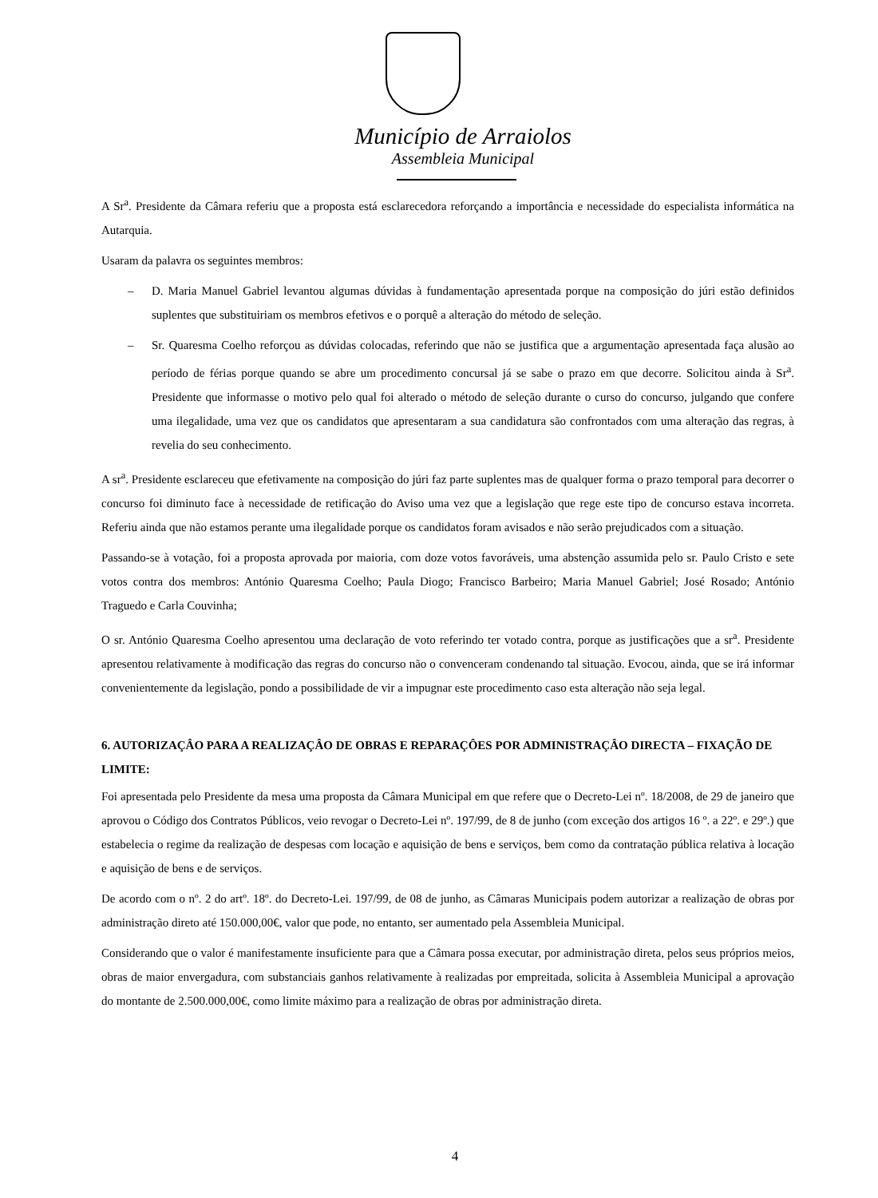Município de Arraiolos
Assembleia Municipal
A Sr<sup>a</sup>. Presidente da Câmara referiu que a proposta está esclarecedora reforçando a importância e necessidade do especialista informática na Autarquia.
Usaram da palavra os seguintes membros:
– D. Maria Manuel Gabriel levantou algumas dúvidas à fundamentação apresentada porque na composição do júri estão definidos suplentes que substituiriam os membros efetivos e o porquê a alteração do método de seleção.
– Sr. Quaresma Coelho reforçou as dúvidas colocadas, referindo que não se justifica que a argumentação apresentada faça alusão ao período de férias porque quando se abre um procedimento concursal já se sabe o prazo em que decorre. Solicitou ainda à Sr<sup>a</sup>. Presidente que informasse o motivo pelo qual foi alterado o método de seleção durante o curso do concurso, julgando que confere uma ilegalidade, uma vez que os candidatos que apresentaram a sua candidatura são confrontados com uma alteração das regras, à revelia do seu conhecimento.
A sr<sup>a</sup>. Presidente esclareceu que efetivamente na composição do júri faz parte suplentes mas de qualquer forma o prazo temporal para decorrer o concurso foi diminuto face à necessidade de retificação do Aviso uma vez que a legislação que rege este tipo de concurso estava incorreta. Referiu ainda que não estamos perante uma ilegalidade porque os candidatos foram avisados e não serão prejudicados com a situação.
Passando-se à votação, foi a proposta aprovada por maioria, com doze votos favoráveis, uma abstenção assumida pelo sr. Paulo Cristo e sete votos contra dos membros: António Quaresma Coelho; Paula Diogo; Francisco Barbeiro; Maria Manuel Gabriel; José Rosado; António Traguedo e Carla Couvinha;
O sr. António Quaresma Coelho apresentou uma declaração de voto referindo ter votado contra, porque as justificações que a sr<sup>a</sup>. Presidente apresentou relativamente à modificação das regras do concurso não o convenceram condenando tal situação. Evocou, ainda, que se irá informar convenientemente da legislação, pondo a possibilidade de vir a impugnar este procedimento caso esta alteração não seja legal.
6. AUTORIZAÇÂO PARA A REALIZAÇÂO DE OBRAS E REPARAÇÔES POR ADMINISTRAÇÂO DIRECTA – FIXAÇÃO DE LIMITE:
Foi apresentada pelo Presidente da mesa uma proposta da Câmara Municipal em que refere que o Decreto-Lei nº. 18/2008, de 29 de janeiro que aprovou o Código dos Contratos Públicos, veio revogar o Decreto-Lei nº. 197/99, de 8 de junho (com exceção dos artigos 16 º. a 22º. e 29º.) que estabelecia o regime da realização de despesas com locação e aquisição de bens e serviços, bem como da contratação pública relativa à locação e aquisição de bens e de serviços.
De acordo com o nº. 2 do artº. 18º. do Decreto-Lei. 197/99, de 08 de junho, as Câmaras Municipais podem autorizar a realização de obras por administração direto até 150.000,00€, valor que pode, no entanto, ser aumentado pela Assembleia Municipal.
Considerando que o valor é manifestamente insuficiente para que a Câmara possa executar, por administração direta, pelos seus próprios meios, obras de maior envergadura, com substanciais ganhos relativamente à realizadas por empreitada, solicita à Assembleia Municipal a aprovação do montante de 2.500.000,00€, como limite máximo para a realização de obras por administração direta.
4